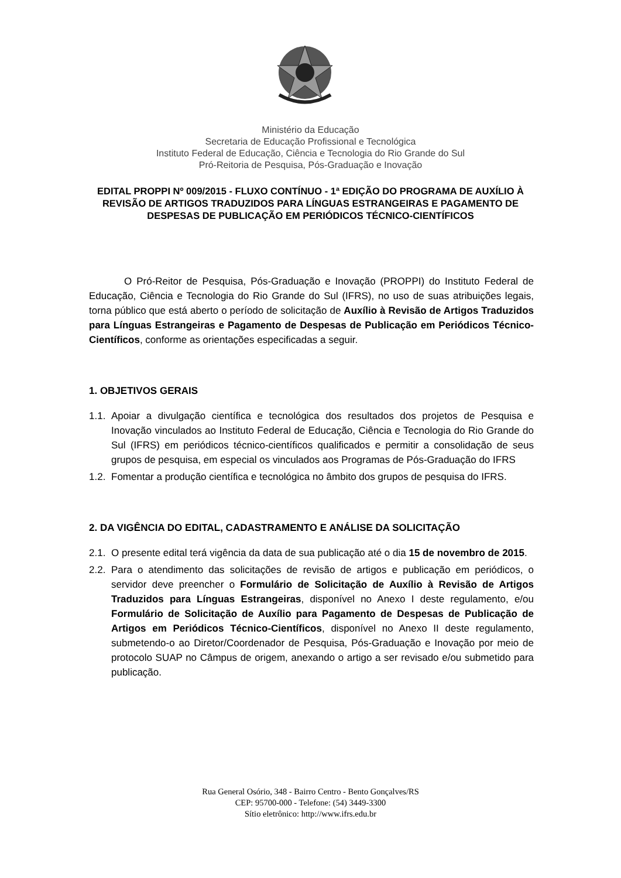Ministério da Educação
Secretaria de Educação Profissional e Tecnológica
Instituto Federal de Educação, Ciência e Tecnologia do Rio Grande do Sul
Pró-Reitoria de Pesquisa, Pós-Graduação e Inovação
EDITAL PROPPI Nº 009/2015 - FLUXO CONTÍNUO - 1ª EDIÇÃO DO PROGRAMA DE AUXÍLIO À REVISÃO DE ARTIGOS TRADUZIDOS PARA LÍNGUAS ESTRANGEIRAS E PAGAMENTO DE DESPESAS DE PUBLICAÇÃO EM PERIÓDICOS TÉCNICO-CIENTÍFICOS
O Pró-Reitor de Pesquisa, Pós-Graduação e Inovação (PROPPI) do Instituto Federal de Educação, Ciência e Tecnologia do Rio Grande do Sul (IFRS), no uso de suas atribuições legais, torna público que está aberto o período de solicitação de Auxílio à Revisão de Artigos Traduzidos para Línguas Estrangeiras e Pagamento de Despesas de Publicação em Periódicos Técnico-Científicos, conforme as orientações especificadas a seguir.
1. OBJETIVOS GERAIS
1.1. Apoiar a divulgação científica e tecnológica dos resultados dos projetos de Pesquisa e Inovação vinculados ao Instituto Federal de Educação, Ciência e Tecnologia do Rio Grande do Sul (IFRS) em periódicos técnico-científicos qualificados e permitir a consolidação de seus grupos de pesquisa, em especial os vinculados aos Programas de Pós-Graduação do IFRS
1.2. Fomentar a produção científica e tecnológica no âmbito dos grupos de pesquisa do IFRS.
2. DA VIGÊNCIA DO EDITAL, CADASTRAMENTO E ANÁLISE DA SOLICITAÇÃO
2.1. O presente edital terá vigência da data de sua publicação até o dia 15 de novembro de 2015.
2.2. Para o atendimento das solicitações de revisão de artigos e publicação em periódicos, o servidor deve preencher o Formulário de Solicitação de Auxílio à Revisão de Artigos Traduzidos para Línguas Estrangeiras, disponível no Anexo I deste regulamento, e/ou Formulário de Solicitação de Auxílio para Pagamento de Despesas de Publicação de Artigos em Periódicos Técnico-Científicos, disponível no Anexo II deste regulamento, submetendo-o ao Diretor/Coordenador de Pesquisa, Pós-Graduação e Inovação por meio de protocolo SUAP no Câmpus de origem, anexando o artigo a ser revisado e/ou submetido para publicação.
Rua General Osório, 348 - Bairro Centro - Bento Gonçalves/RS
CEP: 95700-000 - Telefone: (54) 3449-3300
Sítio eletrônico: http://www.ifrs.edu.br